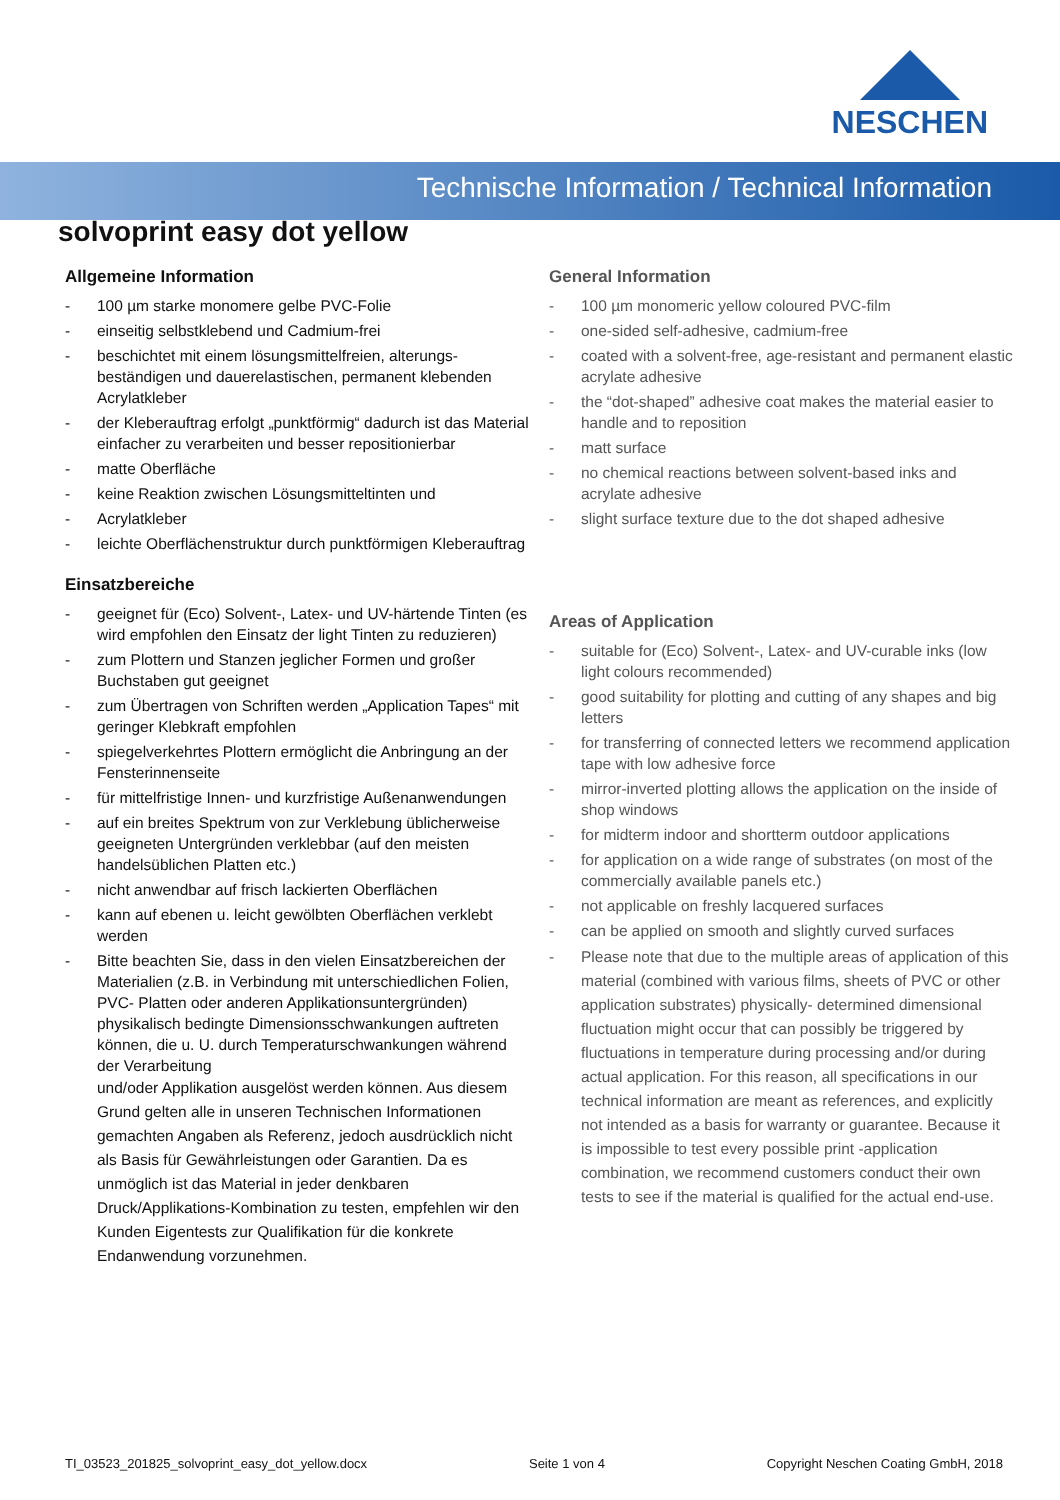NESCHEN
Technische Information / Technical Information
solvoprint easy dot yellow
Allgemeine Information
- 100 µm starke monomere gelbe PVC-Folie
- einseitig selbstklebend und Cadmium-frei
- beschichtet mit einem lösungsmittelfreien, alterungs-beständigen und dauerelastischen, permanent klebenden Acrylatkleber
- der Kleberauftrag erfolgt „punktförmig“ dadurch ist das Material einfacher zu verarbeiten und besser repositionierbar
- matte Oberfläche
- keine Reaktion zwischen Lösungsmitteltinten und
- Acrylatkleber
- leichte Oberflächenstruktur durch punktförmigen Kleberauftrag
Einsatzbereiche
- geeignet für (Eco) Solvent-, Latex- und UV-härtende Tinten (es wird empfohlen den Einsatz der light Tinten zu reduzieren)
- zum Plottern und Stanzen jeglicher Formen und großer Buchstaben gut geeignet
- zum Übertragen von Schriften werden „Application Tapes“ mit geringer Klebkraft empfohlen
- spiegelverkehrtes Plottern ermöglicht die Anbringung an der Fensterinnenseite
- für mittelfristige Innen- und kurzfristige Außenanwendungen
- auf ein breites Spektrum von zur Verklebung üblicherweise geeigneten Untergründen verklebbar (auf den meisten handelsüblichen Platten etc.)
- nicht anwendbar auf frisch lackierten Oberflächen
- kann auf ebenen u. leicht gewölbten Oberflächen verklebt werden
- Bitte beachten Sie, dass in den vielen Einsatzbereichen der Materialien (z.B. in Verbindung mit unterschiedlichen Folien, PVC- Platten oder anderen Applikationsuntergründen) physikalisch bedingte Dimensionsschwankungen auftreten können, die u. U. durch Temperaturschwankungen während der Verarbeitung
und/oder Applikation ausgelöst werden können. Aus diesem Grund gelten alle in unseren Technischen Informationen gemachten Angaben als Referenz, jedoch ausdrücklich nicht als Basis für Gewährleistungen oder Garantien. Da es unmöglich ist das Material in jeder denkbaren Druck/Applikations-Kombination zu testen, empfehlen wir den Kunden Eigentests zur Qualifikation für die konkrete Endanwendung vorzunehmen.
General Information
- 100 µm monomeric yellow coloured PVC-film
- one-sided self-adhesive, cadmium-free
- coated with a solvent-free, age-resistant and permanent elastic acrylate adhesive
- the “dot-shaped” adhesive coat makes the material easier to handle and to reposition
- matt surface
- no chemical reactions between solvent-based inks and acrylate adhesive
- slight surface texture due to the dot shaped adhesive
Areas of Application
- suitable for (Eco) Solvent-, Latex- and UV-curable inks (low light colours recommended)
- good suitability for plotting and cutting of any shapes and big letters
- for transferring of connected letters we recommend application tape with low adhesive force
- mirror-inverted plotting allows the application on the inside of shop windows
- for midterm indoor and shortterm outdoor applications
- for application on a wide range of substrates (on most of the commercially available panels etc.)
- not applicable on freshly lacquered surfaces
- can be applied on smooth and slightly curved surfaces
- Please note that due to the multiple areas of application of this material (combined with various films, sheets of PVC or other application substrates) physically- determined dimensional fluctuation might occur that can possibly be triggered by fluctuations in temperature during processing and/or during actual application. For this reason, all specifications in our technical information are meant as references, and explicitly not intended as a basis for warranty or guarantee. Because it is impossible to test every possible print -application combination, we recommend customers conduct their own tests to see if the material is qualified for the actual end-use.
TI_03523_201825_solvoprint_easy_dot_yellow.docx Seite 1 von 4 Copyright Neschen Coating GmbH, 2018